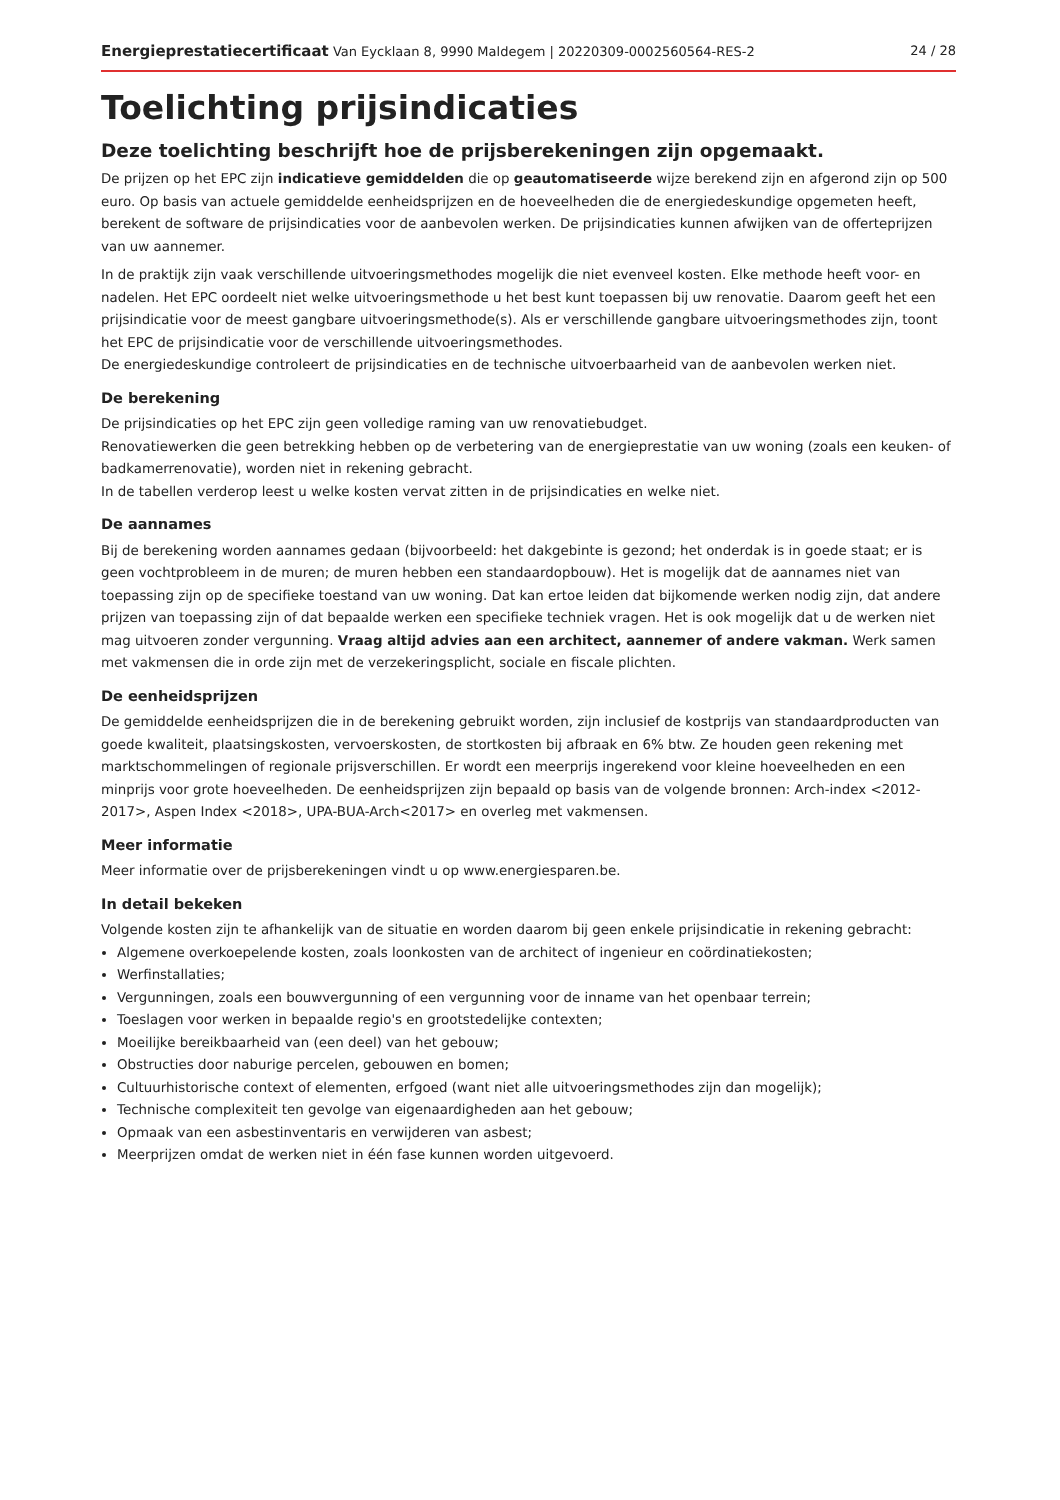Energieprestatiecertificaat Van Eycklaan 8, 9990 Maldegem | 20220309-0002560564-RES-2 24 / 28
Toelichting prijsindicaties
Deze toelichting beschrijft hoe de prijsberekeningen zijn opgemaakt.
De prijzen op het EPC zijn indicatieve gemiddelden die op geautomatiseerde wijze berekend zijn en afgerond zijn op 500 euro. Op basis van actuele gemiddelde eenheidsprijzen en de hoeveelheden die de energiedeskundige opgemeten heeft, berekent de software de prijsindicaties voor de aanbevolen werken. De prijsindicaties kunnen afwijken van de offerteprijzen van uw aannemer.
In de praktijk zijn vaak verschillende uitvoeringsmethodes mogelijk die niet evenveel kosten. Elke methode heeft voor- en nadelen. Het EPC oordeelt niet welke uitvoeringsmethode u het best kunt toepassen bij uw renovatie. Daarom geeft het een prijsindicatie voor de meest gangbare uitvoeringsmethode(s). Als er verschillende gangbare uitvoeringsmethodes zijn, toont het EPC de prijsindicatie voor de verschillende uitvoeringsmethodes.
De energiedeskundige controleert de prijsindicaties en de technische uitvoerbaarheid van de aanbevolen werken niet.
De berekening
De prijsindicaties op het EPC zijn geen volledige raming van uw renovatiebudget.
Renovatiewerken die geen betrekking hebben op de verbetering van de energieprestatie van uw woning (zoals een keuken- of badkamerrenovatie), worden niet in rekening gebracht.
In de tabellen verderop leest u welke kosten vervat zitten in de prijsindicaties en welke niet.
De aannames
Bij de berekening worden aannames gedaan (bijvoorbeeld: het dakgebinte is gezond; het onderdak is in goede staat; er is geen vochtprobleem in de muren; de muren hebben een standaardopbouw). Het is mogelijk dat de aannames niet van toepassing zijn op de specifieke toestand van uw woning. Dat kan ertoe leiden dat bijkomende werken nodig zijn, dat andere prijzen van toepassing zijn of dat bepaalde werken een specifieke techniek vragen. Het is ook mogelijk dat u de werken niet mag uitvoeren zonder vergunning. Vraag altijd advies aan een architect, aannemer of andere vakman. Werk samen met vakmensen die in orde zijn met de verzekeringsplicht, sociale en fiscale plichten.
De eenheidsprijzen
De gemiddelde eenheidsprijzen die in de berekening gebruikt worden, zijn inclusief de kostprijs van standaardproducten van goede kwaliteit, plaatsingskosten, vervoerskosten, de stortkosten bij afbraak en 6% btw. Ze houden geen rekening met marktschommelingen of regionale prijsverschillen. Er wordt een meerprijs ingerekend voor kleine hoeveelheden en een minprijs voor grote hoeveelheden. De eenheidsprijzen zijn bepaald op basis van de volgende bronnen: Arch-index <2012-2017>, Aspen Index <2018>, UPA-BUA-Arch<2017> en overleg met vakmensen.
Meer informatie
Meer informatie over de prijsberekeningen vindt u op www.energiesparen.be.
In detail bekeken
Volgende kosten zijn te afhankelijk van de situatie en worden daarom bij geen enkele prijsindicatie in rekening gebracht:
Algemene overkoepelende kosten, zoals loonkosten van de architect of ingenieur en coördinatiekosten;
Werfinstallaties;
Vergunningen, zoals een bouwvergunning of een vergunning voor de inname van het openbaar terrein;
Toeslagen voor werken in bepaalde regio's en grootstedelijke contexten;
Moeilijke bereikbaarheid van (een deel) van het gebouw;
Obstructies door naburige percelen, gebouwen en bomen;
Cultuurhistorische context of elementen, erfgoed (want niet alle uitvoeringsmethodes zijn dan mogelijk);
Technische complexiteit ten gevolge van eigenaardigheden aan het gebouw;
Opmaak van een asbestinventaris en verwijderen van asbest;
Meerprijzen omdat de werken niet in één fase kunnen worden uitgevoerd.